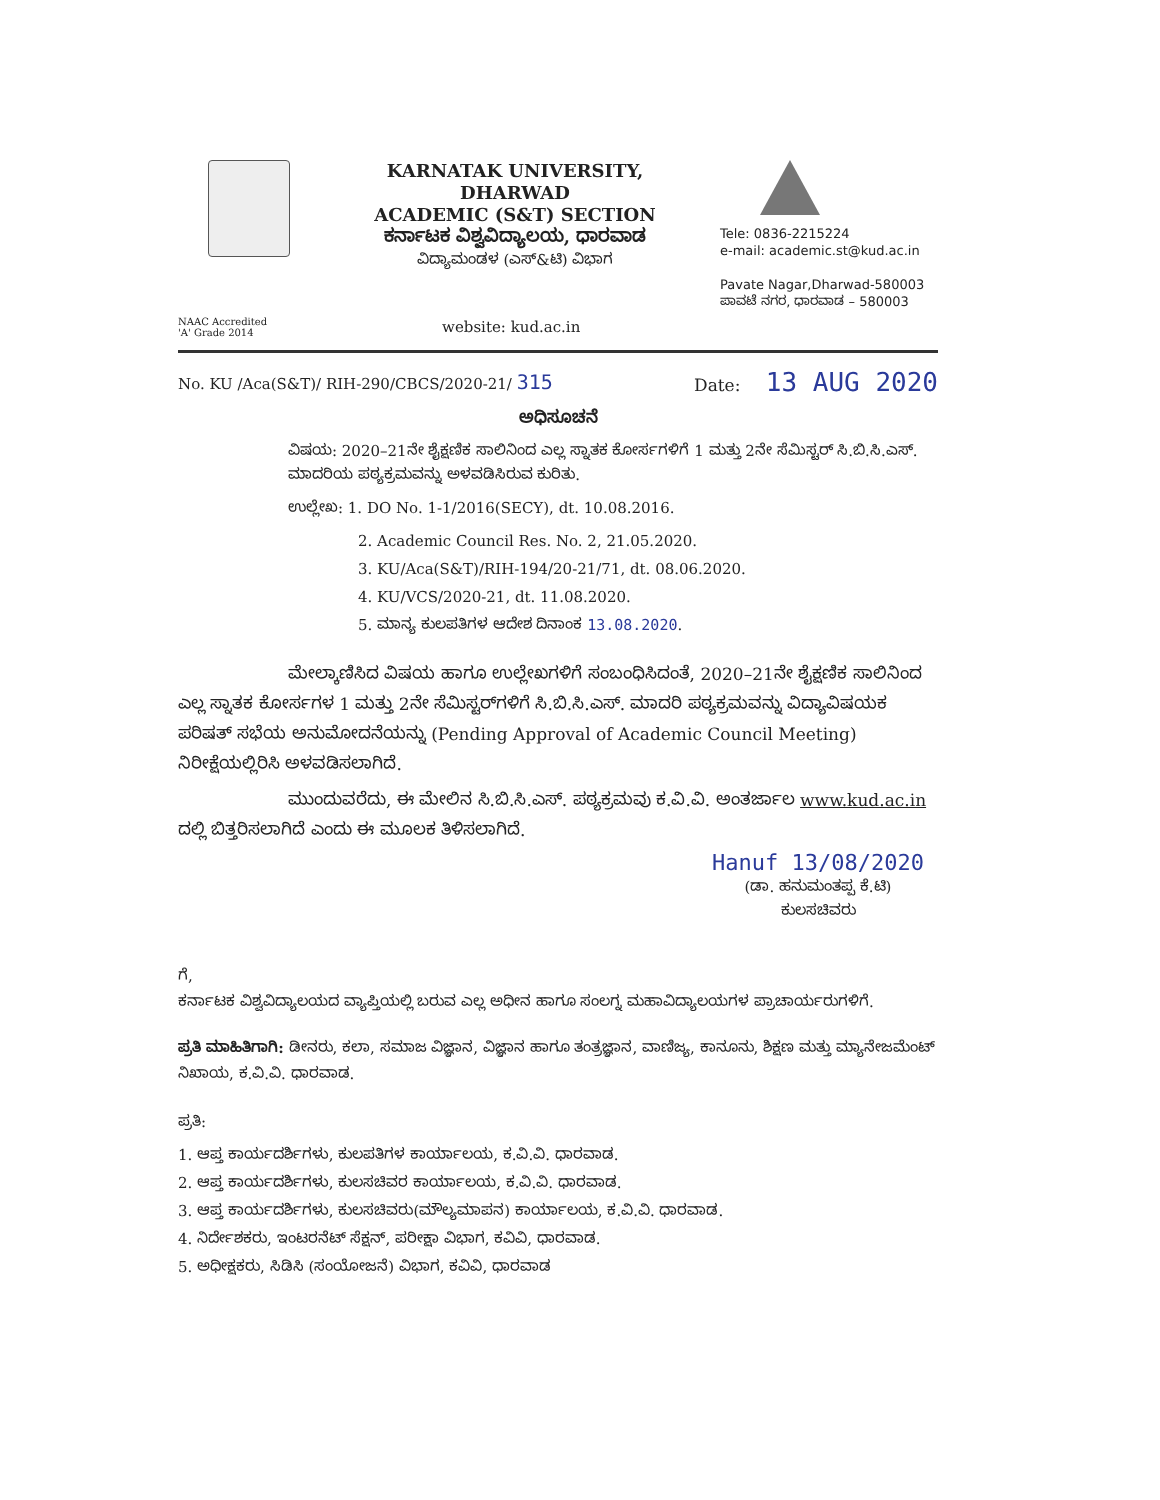KARNATAK UNIVERSITY, DHARWAD
ACADEMIC (S&T) SECTION
ಕರ್ನಾಟಕ ವಿಶ್ವವಿದ್ಯಾಲಯ, ಧಾರವಾಡ
ವಿದ್ಯಾಮಂಡಳ (ಎಸ್&ಟಿ) ವಿಭಾಗ
Tele: 0836-2215224
e-mail: academic.st@kud.ac.in
Pavate Nagar,Dharwad-580003
ಪಾವಟೆ ನಗರ, ಧಾರವಾಡ – 580003
NAAC Accredited
'A' Grade 2014
website: kud.ac.in
No. KU /Aca(S&T)/ RIH-290/CBCS/2020-21/ 315
Date: 13 AUG 2020
ಅಧಿಸೂಚನೆ
ವಿಷಯ: 2020–21ನೇ ಶೈಕ್ಷಣಿಕ ಸಾಲಿನಿಂದ ಎಲ್ಲ ಸ್ನಾತಕ ಕೋರ್ಸಗಳಿಗೆ 1 ಮತ್ತು 2ನೇ ಸೆಮಿಸ್ಟರ್ ಸಿ.ಬಿ.ಸಿ.ಎಸ್. ಮಾದರಿಯ ಪಠ್ಯಕ್ರಮವನ್ನು ಅಳವಡಿಸಿರುವ ಕುರಿತು.
ಉಲ್ಲೇಖ: 1. DO No. 1-1/2016(SECY), dt. 10.08.2016.
2. Academic Council Res. No. 2, 21.05.2020.
3. KU/Aca(S&T)/RIH-194/20-21/71, dt. 08.06.2020.
4. KU/VCS/2020-21, dt. 11.08.2020.
5. ಮಾನ್ಯ ಕುಲಪತಿಗಳ ಆದೇಶ ದಿನಾಂಕ 13.08.2020.
ಮೇಲ್ಕಾಣಿಸಿದ ವಿಷಯ ಹಾಗೂ ಉಲ್ಲೇಖಗಳಿಗೆ ಸಂಬಂಧಿಸಿದಂತೆ, 2020–21ನೇ ಶೈಕ್ಷಣಿಕ ಸಾಲಿನಿಂದ ಎಲ್ಲ ಸ್ನಾತಕ ಕೋರ್ಸಗಳ 1 ಮತ್ತು 2ನೇ ಸೆಮಿಸ್ಟರ್‌ಗಳಿಗೆ ಸಿ.ಬಿ.ಸಿ.ಎಸ್. ಮಾದರಿ ಪಠ್ಯಕ್ರಮವನ್ನು ವಿದ್ಯಾವಿಷಯಕ ಪರಿಷತ್ ಸಭೆಯ ಅನುಮೋದನೆಯನ್ನು (Pending Approval of Academic Council Meeting) ನಿರೀಕ್ಷೆಯಲ್ಲಿರಿಸಿ ಅಳವಡಿಸಲಾಗಿದೆ.
ಮುಂದುವರೆದು, ಈ ಮೇಲಿನ ಸಿ.ಬಿ.ಸಿ.ಎಸ್. ಪಠ್ಯಕ್ರಮವು ಕ.ವಿ.ವಿ. ಅಂತರ್ಜಾಲ www.kud.ac.in ದಲ್ಲಿ ಬಿತ್ತರಿಸಲಾಗಿದೆ ಎಂದು ಈ ಮೂಲಕ ತಿಳಿಸಲಾಗಿದೆ.
Hanuf 13/08/2020
(ಡಾ. ಹನುಮಂತಪ್ಪ ಕೆ.ಟಿ)
ಕುಲಸಚಿವರು
ಗೆ,
ಕರ್ನಾಟಕ ವಿಶ್ವವಿದ್ಯಾಲಯದ ವ್ಯಾಪ್ತಿಯಲ್ಲಿ ಬರುವ ಎಲ್ಲ ಅಧೀನ ಹಾಗೂ ಸಂಲಗ್ನ ಮಹಾವಿದ್ಯಾಲಯಗಳ ಪ್ರಾಚಾರ್ಯರುಗಳಿಗೆ.
ಪ್ರತಿ ಮಾಹಿತಿಗಾಗಿ: ಡೀನರು, ಕಲಾ, ಸಮಾಜ ವಿಜ್ಞಾನ, ವಿಜ್ಞಾನ ಹಾಗೂ ತಂತ್ರಜ್ಞಾನ, ವಾಣಿಜ್ಯ, ಕಾನೂನು, ಶಿಕ್ಷಣ ಮತ್ತು ಮ್ಯಾನೇಜಮೆಂಟ್ ನಿಖಾಯ, ಕ.ವಿ.ವಿ. ಧಾರವಾಡ.
ಪ್ರತಿ:
1. ಆಪ್ತ ಕಾರ್ಯದರ್ಶಿಗಳು, ಕುಲಪತಿಗಳ ಕಾರ್ಯಾಲಯ, ಕ.ವಿ.ವಿ. ಧಾರವಾಡ.
2. ಆಪ್ತ ಕಾರ್ಯದರ್ಶಿಗಳು, ಕುಲಸಚಿವರ ಕಾರ್ಯಾಲಯ, ಕ.ವಿ.ವಿ. ಧಾರವಾಡ.
3. ಆಪ್ತ ಕಾರ್ಯದರ್ಶಿಗಳು, ಕುಲಸಚಿವರು(ಮೌಲ್ಯಮಾಪನ) ಕಾರ್ಯಾಲಯ, ಕ.ವಿ.ವಿ. ಧಾರವಾಡ.
4. ನಿರ್ದೇಶಕರು, ಇಂಟರನೆಟ್ ಸೆಕ್ಷನ್, ಪರೀಕ್ಷಾ ವಿಭಾಗ, ಕವಿವಿ, ಧಾರವಾಡ.
5. ಅಧೀಕ್ಷಕರು, ಸಿಡಿಸಿ (ಸಂಯೋಜನೆ) ವಿಭಾಗ, ಕವಿವಿ, ಧಾರವಾಡ